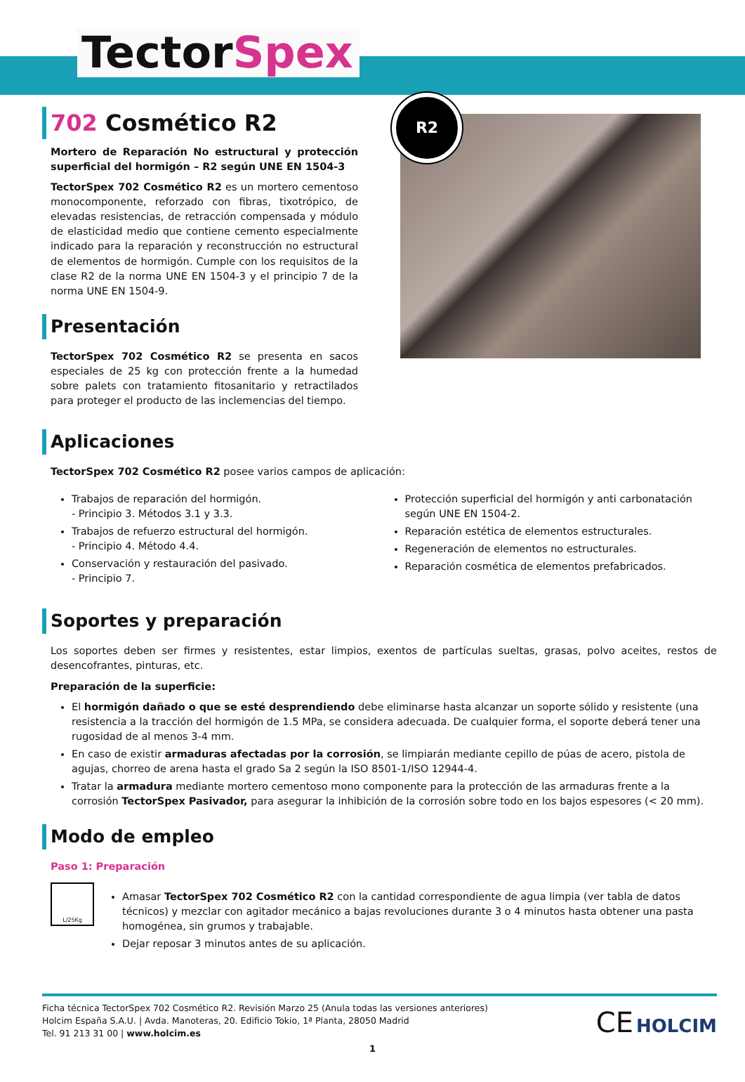TectorSpex
702 Cosmético R2
Mortero de Reparación No estructural y protección superficial del hormigón – R2 según UNE EN 1504-3
TectorSpex 702 Cosmético R2 es un mortero cementoso monocomponente, reforzado con fibras, tixotrópico, de elevadas resistencias, de retracción compensada y módulo de elasticidad medio que contiene cemento especialmente indicado para la reparación y reconstrucción no estructural de elementos de hormigón. Cumple con los requisitos de la clase R2 de la norma UNE EN 1504-3 y el principio 7 de la norma UNE EN 1504-9.
Presentación
TectorSpex 702 Cosmético R2 se presenta en sacos especiales de 25 kg con protección frente a la humedad sobre palets con tratamiento fitosanitario y retractilados para proteger el producto de las inclemencias del tiempo.
R2
Aplicaciones
TectorSpex 702 Cosmético R2 posee varios campos de aplicación:
Trabajos de reparación del hormigón.
- Principio 3. Métodos 3.1 y 3.3.
Trabajos de refuerzo estructural del hormigón.
- Principio 4. Método 4.4.
Conservación y restauración del pasivado.
- Principio 7.
Protección superficial del hormigón y anti carbonatación según UNE EN 1504-2.
Reparación estética de elementos estructurales.
Regeneración de elementos no estructurales.
Reparación cosmética de elementos prefabricados.
Soportes y preparación
Los soportes deben ser firmes y resistentes, estar limpios, exentos de partículas sueltas, grasas, polvo aceites, restos de desencofrantes, pinturas, etc.
Preparación de la superficie:
El hormigón dañado o que se esté desprendiendo debe eliminarse hasta alcanzar un soporte sólido y resistente (una resistencia a la tracción del hormigón de 1.5 MPa, se considera adecuada. De cualquier forma, el soporte deberá tener una rugosidad de al menos 3-4 mm.
En caso de existir armaduras afectadas por la corrosión, se limpiarán mediante cepillo de púas de acero, pistola de agujas, chorreo de arena hasta el grado Sa 2 según la ISO 8501-1/ISO 12944-4.
Tratar la armadura mediante mortero cementoso mono componente para la protección de las armaduras frente a la corrosión TectorSpex Pasivador, para asegurar la inhibición de la corrosión sobre todo en los bajos espesores (< 20 mm).
Modo de empleo
Paso 1: Preparación
L/25Kg
Amasar TectorSpex 702 Cosmético R2 con la cantidad correspondiente de agua limpia (ver tabla de datos técnicos) y mezclar con agitador mecánico a bajas revoluciones durante 3 o 4 minutos hasta obtener una pasta homogénea, sin grumos y trabajable.
Dejar reposar 3 minutos antes de su aplicación.
Ficha técnica TectorSpex 702 Cosmético R2. Revisión Marzo 25 (Anula todas las versiones anteriores)
Holcim España S.A.U. | Avda. Manoteras, 20. Edificio Tokio, 1ª Planta, 28050 Madrid
Tel. 91 213 31 00 | www.holcim.es
CE HOLCIM
1